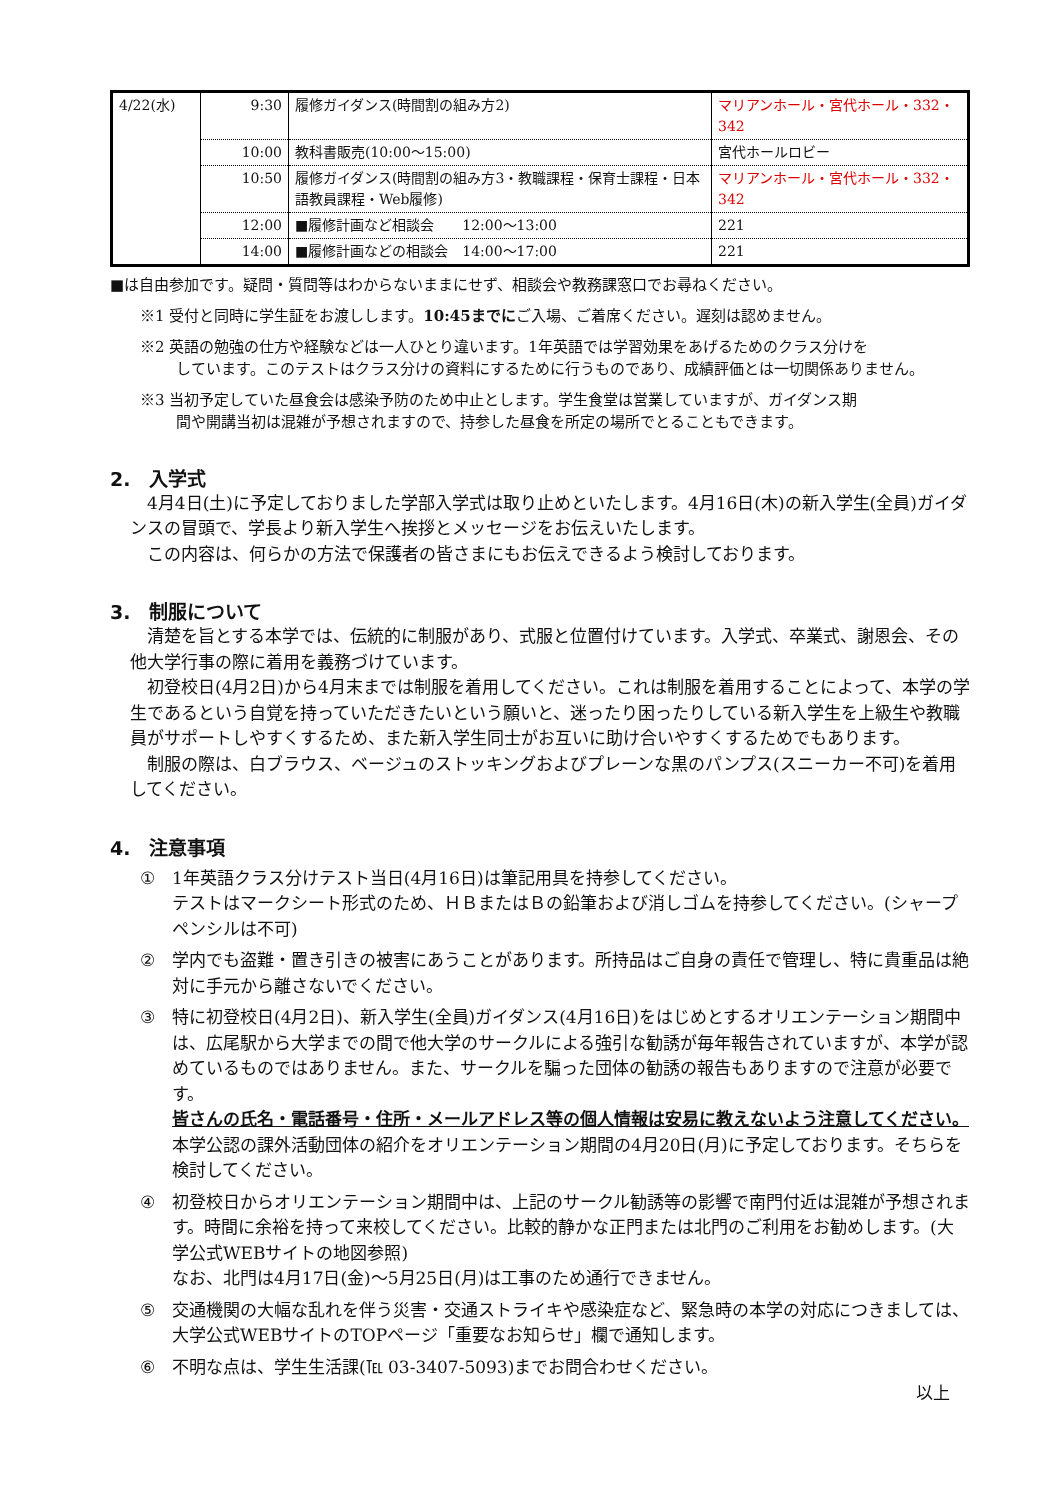| 4/22(水) | 9:30 | 履修ガイダンス(時間割の組み方2) | マリアンホール・宮代ホール・332・342 |
| | 10:00 | 教科書販売(10:00～15:00) | 宮代ホールロビー |
| | 10:50 | 履修ガイダンス(時間割の組み方3・教職課程・保育士課程・日本語教員課程・Web履修) | マリアンホール・宮代ホール・332・342 |
| | 12:00 | ■履修計画など相談会 12:00～13:00 | 221 |
| | 14:00 | ■履修計画などの相談会 14:00～17:00 | 221 |
■は自由参加です。疑問・質問等はわからないままにせず、相談会や教務課窓口でお尋ねください。
※1 受付と同時に学生証をお渡しします。10:45までにご入場、ご着席ください。遅刻は認めません。
※2 英語の勉強の仕方や経験などは一人ひとり違います。1年英語では学習効果をあげるためのクラス分けを
しています。このテストはクラス分けの資料にするために行うものであり、成績評価とは一切関係ありません。
※3 当初予定していた昼食会は感染予防のため中止とします。学生食堂は営業していますが、ガイダンス期
間や開講当初は混雑が予想されますので、持参した昼食を所定の場所でとることもできます。
2.　入学式
　4月4日(土)に予定しておりました学部入学式は取り止めといたします。4月16日(木)の新入学生(全員)ガイダンスの冒頭で、学長より新入学生へ挨拶とメッセージをお伝えいたします。
　この内容は、何らかの方法で保護者の皆さまにもお伝えできるよう検討しております。
3.　制服について
　清楚を旨とする本学では、伝統的に制服があり、式服と位置付けています。入学式、卒業式、謝恩会、その他大学行事の際に着用を義務づけています。
　初登校日(4月2日)から4月末までは制服を着用してください。これは制服を着用することによって、本学の学生であるという自覚を持っていただきたいという願いと、迷ったり困ったりしている新入学生を上級生や教職員がサポートしやすくするため、また新入学生同士がお互いに助け合いやすくするためでもあります。
　制服の際は、白ブラウス、ベージュのストッキングおよびプレーンな黒のパンプス(スニーカー不可)を着用してください。
4.　注意事項
① 1年英語クラス分けテスト当日(4月16日)は筆記用具を持参してください。
テストはマークシート形式のため、ＨＢまたはＢの鉛筆および消しゴムを持参してください。(シャープペンシルは不可)
② 学内でも盗難・置き引きの被害にあうことがあります。所持品はご自身の責任で管理し、特に貴重品は絶対に手元から離さないでください。
③ 特に初登校日(4月2日)、新入学生(全員)ガイダンス(4月16日)をはじめとするオリエンテーション期間中は、広尾駅から大学までの間で他大学のサークルによる強引な勧誘が毎年報告されていますが、本学が認めているものではありません。また、サークルを騙った団体の勧誘の報告もありますので注意が必要です。
皆さんの氏名・電話番号・住所・メールアドレス等の個人情報は安易に教えないよう注意してください。
本学公認の課外活動団体の紹介をオリエンテーション期間の4月20日(月)に予定しております。そちらを検討してください。
④ 初登校日からオリエンテーション期間中は、上記のサークル勧誘等の影響で南門付近は混雑が予想されます。時間に余裕を持って来校してください。比較的静かな正門または北門のご利用をお勧めします。(大学公式WEBサイトの地図参照)
なお、北門は4月17日(金)～5月25日(月)は工事のため通行できません。
⑤ 交通機関の大幅な乱れを伴う災害・交通ストライキや感染症など、緊急時の本学の対応につきましては、大学公式WEBサイトのTOPページ「重要なお知らせ」欄で通知します。
⑥ 不明な点は、学生生活課(℡ 03-3407-5093)までお問合わせください。
以上